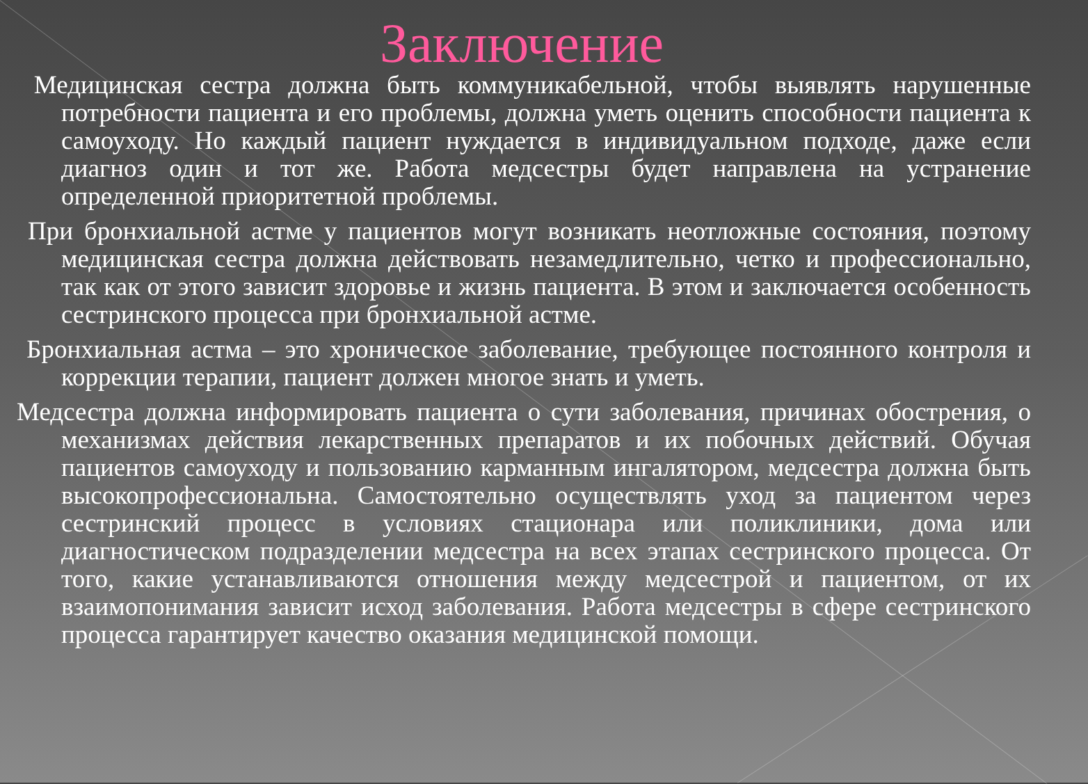Заключение
Медицинская сестра должна быть коммуникабельной, чтобы выявлять нарушенные потребности пациента и его проблемы, должна уметь оценить способности пациента к самоуходу. Но каждый пациент нуждается в индивидуальном подходе, даже если диагноз один и тот же. Работа медсестры будет направлена на устранение определенной приоритетной проблемы.
При бронхиальной астме у пациентов могут возникать неотложные состояния, поэтому медицинская сестра должна действовать незамедлительно, четко и профессионально, так как от этого зависит здоровье и жизнь пациента. В этом и заключается особенность сестринского процесса при бронхиальной астме.
Бронхиальная астма – это хроническое заболевание, требующее постоянного контроля и коррекции терапии, пациент должен многое знать и уметь.
Медсестра должна информировать пациента о сути заболевания, причинах обострения, о механизмах действия лекарственных препаратов и их побочных действий. Обучая пациентов самоуходу и пользованию карманным ингалятором, медсестра должна быть высокопрофессиональна. Самостоятельно осуществлять уход за пациентом через сестринский процесс в условиях стационара или поликлиники, дома или диагностическом подразделении медсестра на всех этапах сестринского процесса. От того, какие устанавливаются отношения между медсестрой и пациентом, от их взаимопонимания зависит исход заболевания. Работа медсестры в сфере сестринского процесса гарантирует качество оказания медицинской помощи.